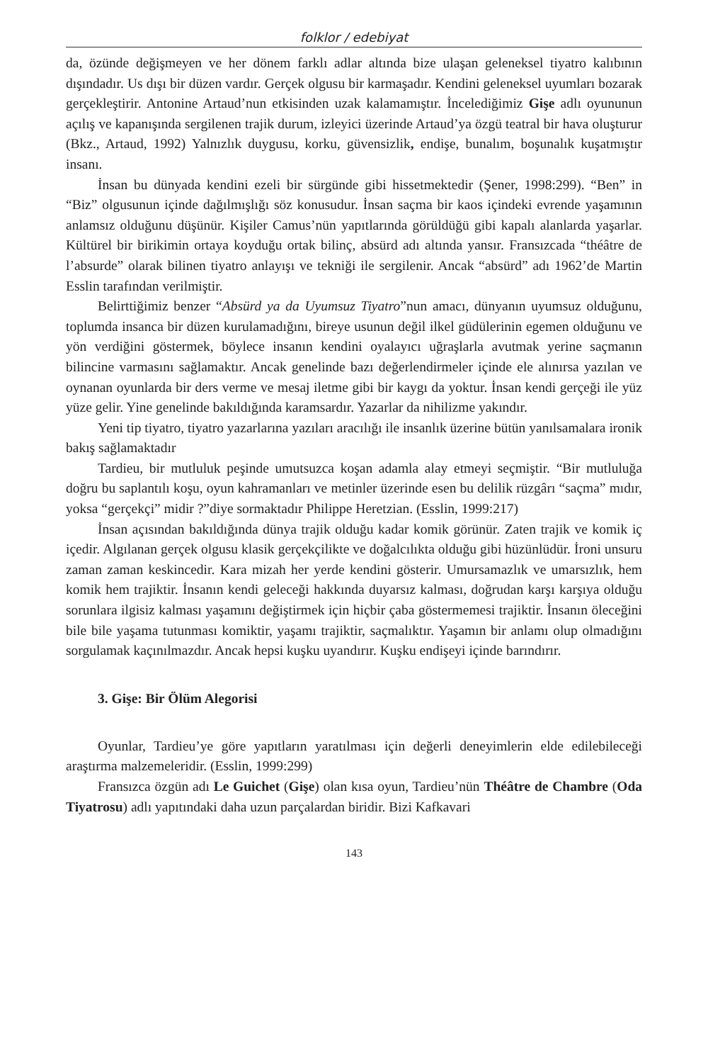folklor / edebiyat
da, özünde değişmeyen ve her dönem farklı adlar altında bize ulaşan geleneksel tiyatro kalıbının dışındadır. Us dışı bir düzen vardır. Gerçek olgusu bir karmaşadır. Kendini geleneksel uyumları bozarak gerçekleştirir. Antonine Artaud’nun etkisinden uzak kalamamıştır. İncelediğimiz Gişe adlı oyununun açılış ve kapanışında sergilenen trajik durum, izleyici üzerinde Artaud’ya özgü teatral bir hava oluşturur (Bkz., Artaud, 1992) Yalnızlık duygusu, korku, güvensizlik, endişe, bunalım, boşunalık kuşatmıştır insanı.
İnsan bu dünyada kendini ezeli bir sürgünde gibi hissetmektedir (Şener, 1998:299). “Ben” in “Biz” olgusunun içinde dağılmışlığı söz konusudur. İnsan saçma bir kaos içindeki evrende yaşamının anlamsız olduğunu düşünür. Kişiler Camus’nün yapıtlarında görüldüğü gibi kapalı alanlarda yaşarlar. Kültürel bir birikimin ortaya koyduğu ortak bilinç, absürd adı altında yansır. Fransızcada “théâtre de l’absurde” olarak bilinen tiyatro anlayışı ve tekniği ile sergilenir. Ancak “absürd” adı 1962’de Martin Esslin tarafından verilmiştir.
Belirttiğimiz benzer “Absürd ya da Uyumsuz Tiyatro”nun amacı, dünyanın uyumsuz olduğunu, toplumda insanca bir düzen kurulamadığını, bireye usunun değil ilkel güdülerinin egemen olduğunu ve yön verdiğini göstermek, böylece insanın kendini oyalayıcı uğraşlarla avutmak yerine saçmanın bilincine varmasını sağlamaktır. Ancak genelinde bazı değerlendirmeler içinde ele alınırsa yazılan ve oynanan oyunlarda bir ders verme ve mesaj iletme gibi bir kaygı da yoktur. İnsan kendi gerçeği ile yüz yüze gelir. Yine genelinde bakıldığında karamsardır. Yazarlar da nihilizme yakındır.
Yeni tip tiyatro, tiyatro yazarlarına yazıları aracılığı ile insanlık üzerine bütün yanılsamalara ironik bakış sağlamaktadır
Tardieu, bir mutluluk peşinde umutsuzca koşan adamla alay etmeyi seçmiştir. “Bir mutluluğa doğru bu saplantılı koşu, oyun kahramanları ve metinler üzerinde esen bu delilik rüzgârı “saçma” mıdır, yoksa “gerçekçi” midir ?”diye sormaktadır Philippe Heretzian. (Esslin, 1999:217)
İnsan açısından bakıldığında dünya trajik olduğu kadar komik görünür. Zaten trajik ve komik iç içedir. Algılanan gerçek olgusu klasik gerçekçilikte ve doğalcılıkta olduğu gibi hüzünlüdür. İroni unsuru zaman zaman keskincedir. Kara mizah her yerde kendini gösterir. Umursamazlık ve umarsızlık, hem komik hem trajiktir. İnsanın kendi geleceği hakkında duyarsız kalması, doğrudan karşı karşıya olduğu sorunlara ilgisiz kalması yaşamını değiştirmek için hiçbir çaba göstermemesi trajiktir. İnsanın öleceğini bile bile yaşama tutunması komiktir, yaşamı trajiktir, saçmalıktır. Yaşamın bir anlamı olup olmadığını sorgulamak kaçınılmazdır. Ancak hepsi kuşku uyandırır. Kuşku endişeyi içinde barındırır.
3. Gişe: Bir Ölüm Alegorisi
Oyunlar, Tardieu’ye göre yapıtların yaratılması için değerli deneyimlerin elde edilebileceği araştırma malzemeleridir. (Esslin, 1999:299)
Fransızca özgün adı Le Guichet (Gişe) olan kısa oyun, Tardieu’nün Théâtre de Chambre (Oda Tiyatrosu) adlı yapıtındaki daha uzun parçalardan biridir. Bizi Kafkavari
143